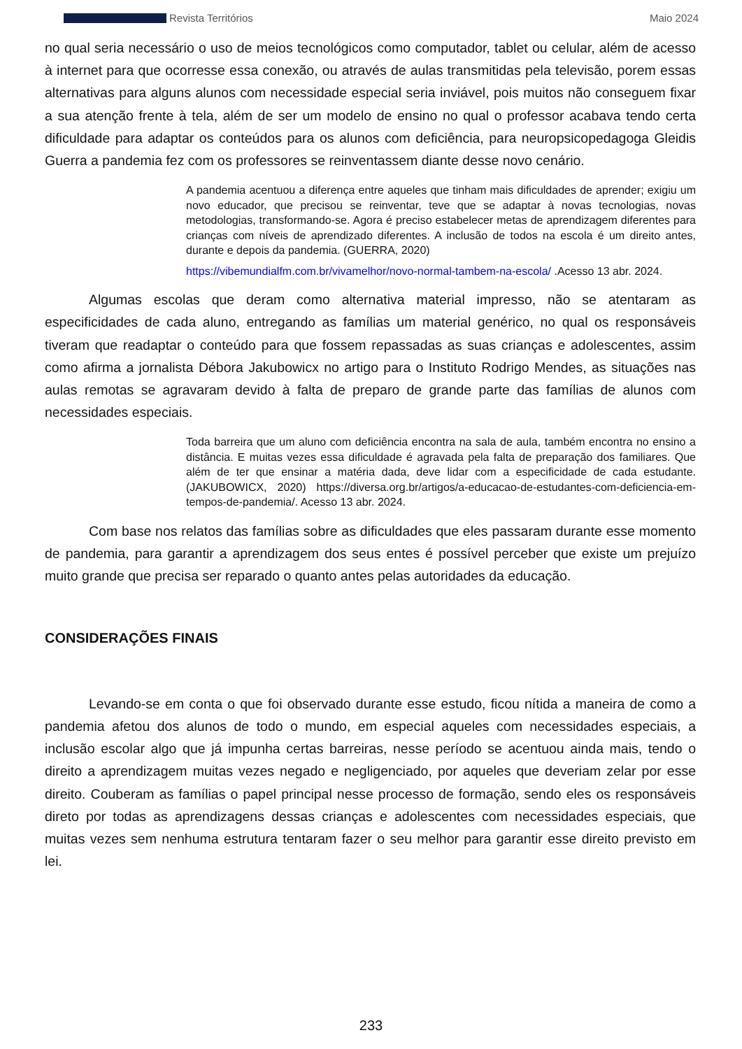Revista Territórios Maio 2024
no qual seria necessário o uso de meios tecnológicos como computador, tablet ou celular, além de acesso à internet para que ocorresse essa conexão, ou através de aulas transmitidas pela televisão, porem essas alternativas para alguns alunos com necessidade especial seria inviável, pois muitos não conseguem fixar a sua atenção frente à tela, além de ser um modelo de ensino no qual o professor acabava tendo certa dificuldade para adaptar os conteúdos para os alunos com deficiência, para neuropsicopedagoga Gleidis Guerra a pandemia fez com os professores se reinventassem diante desse novo cenário.
A pandemia acentuou a diferença entre aqueles que tinham mais dificuldades de aprender; exigiu um novo educador, que precisou se reinventar, teve que se adaptar à novas tecnologias, novas metodologias, transformando-se. Agora é preciso estabelecer metas de aprendizagem diferentes para crianças com níveis de aprendizado diferentes. A inclusão de todos na escola é um direito antes, durante e depois da pandemia. (GUERRA, 2020)
https://vibemundialfm.com.br/vivamelhor/novo-normal-tambem-na-escola/ .Acesso 13 abr. 2024.
Algumas escolas que deram como alternativa material impresso, não se atentaram as especificidades de cada aluno, entregando as famílias um material genérico, no qual os responsáveis tiveram que readaptar o conteúdo para que fossem repassadas as suas crianças e adolescentes, assim como afirma a jornalista Débora Jakubowicx no artigo para o Instituto Rodrigo Mendes, as situações nas aulas remotas se agravaram devido à falta de preparo de grande parte das famílias de alunos com necessidades especiais.
Toda barreira que um aluno com deficiência encontra na sala de aula, também encontra no ensino a distância. E muitas vezes essa dificuldade é agravada pela falta de preparação dos familiares. Que além de ter que ensinar a matéria dada, deve lidar com a especificidade de cada estudante. (JAKUBOWICX, 2020) https://diversa.org.br/artigos/a-educacao-de-estudantes-com-deficiencia-em-tempos-de-pandemia/. Acesso 13 abr. 2024.
Com base nos relatos das famílias sobre as dificuldades que eles passaram durante esse momento de pandemia, para garantir a aprendizagem dos seus entes é possível perceber que existe um prejuízo muito grande que precisa ser reparado o quanto antes pelas autoridades da educação.
CONSIDERAÇÕES FINAIS
Levando-se em conta o que foi observado durante esse estudo, ficou nítida a maneira de como a pandemia afetou dos alunos de todo o mundo, em especial aqueles com necessidades especiais, a inclusão escolar algo que já impunha certas barreiras, nesse período se acentuou ainda mais, tendo o direito a aprendizagem muitas vezes negado e negligenciado, por aqueles que deveriam zelar por esse direito. Couberam as famílias o papel principal nesse processo de formação, sendo eles os responsáveis direto por todas as aprendizagens dessas crianças e adolescentes com necessidades especiais, que muitas vezes sem nenhuma estrutura tentaram fazer o seu melhor para garantir esse direito previsto em lei.
233